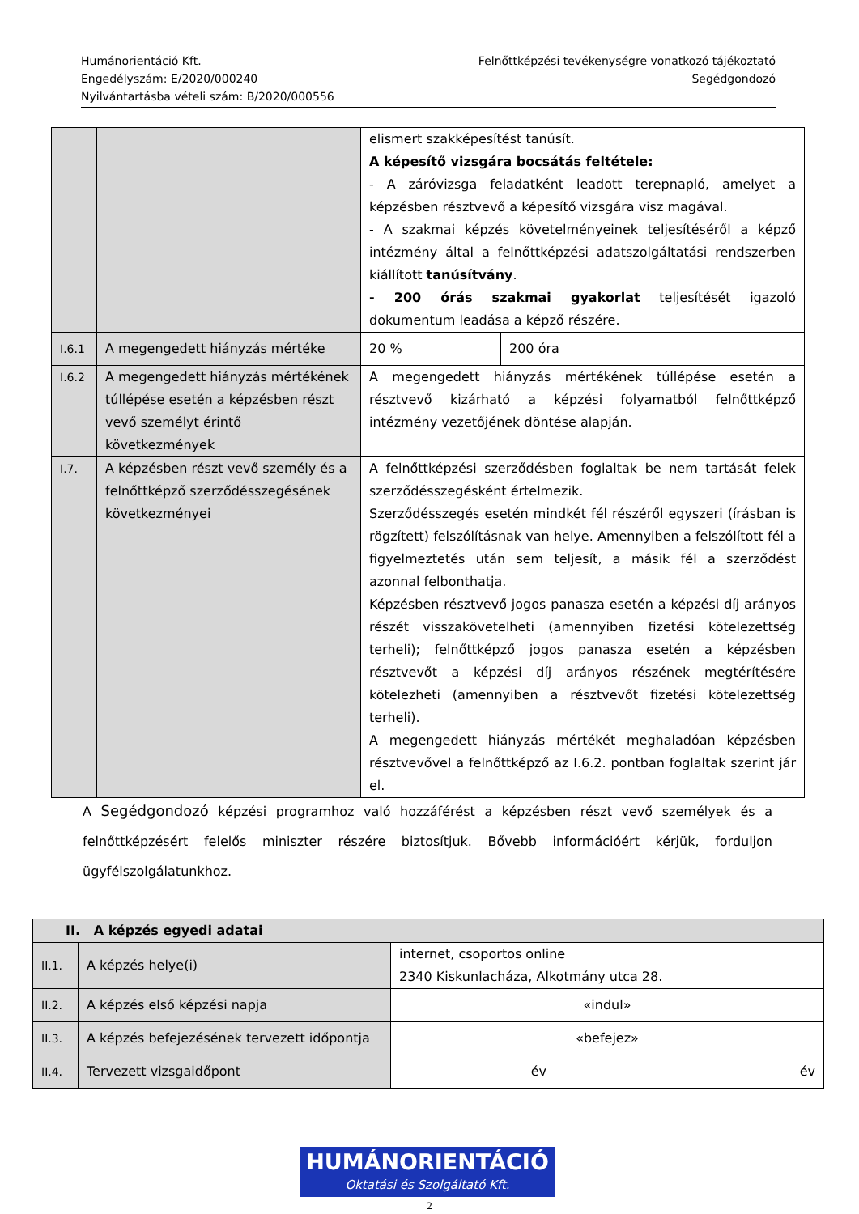Humánorientáció Kft.
Engedélyszám: E/2020/000240
Nyilvántartásba vételi szám: B/2020/000556
Felnőttképzési tevékenységre vonatkozó tájékoztató
Segédgondozó
| | | elismert szakképesítést tanúsít. A képesítő vizsgára bocsátás feltétele: - A záróvizsga feladatként leadott terepnapló, amelyet a képzésben résztvevő a képesítő vizsgára visz magával. - A szakmai képzés követelményeinek teljesítéséről a képző intézmény által a felnőttképzési adatszolgáltatási rendszerben kiállított tanúsítvány . - 200 órás szakmai gyakorlat teljesítését igazoló dokumentum leadása a képző részére. | |
| I.6.1 | A megengedett hiányzás mértéke | 20 % | 200 óra |
| I.6.2 | A megengedett hiányzás mértékének túllépése esetén a képzésben részt vevő személyt érintő következmények | A megengedett hiányzás mértékének túllépése esetén a résztvevő kizárható a képzési folyamatból felnőttképző intézmény vezetőjének döntése alapján. | |
| I.7. | A képzésben részt vevő személy és a felnőttképző szerződésszegésének következményei | A felnőttképzési szerződésben foglaltak be nem tartását felek szerződésszegésként értelmezik. Szerződésszegés esetén mindkét fél részéről egyszeri (írásban is rögzített) felszólításnak van helye. Amennyiben a felszólított fél a figyelmeztetés után sem teljesít, a másik fél a szerződést azonnal felbonthatja. Képzésben résztvevő jogos panasza esetén a képzési díj arányos részét visszakövetelheti (amennyiben fizetési kötelezettség terheli); felnőttképző jogos panasza esetén a képzésben résztvevőt a képzési díj arányos részének megtérítésére kötelezheti (amennyiben a résztvevőt fizetési kötelezettség terheli). A megengedett hiányzás mértékét meghaladóan képzésben résztvevővel a felnőttképző az I.6.2. pontban foglaltak szerint jár el. | |
A Segédgondozó képzési programhoz való hozzáférést a képzésben részt vevő személyek és a felnőttképzésért felelős miniszter részére biztosítjuk. Bővebb információért kérjük, forduljon ügyfélszolgálatunkhoz.
| II. A képzés egyedi adatai | | | |
| II.1. | A képzés helye(i) | internet, csoportos online 2340 Kiskunlacháza, Alkotmány utca 28. | |
| II.2. | A képzés első képzési napja | «indul» | |
| II.3. | A képzés befejezésének tervezett időpontja | «befejez» | |
| II.4. | Tervezett vizsgaidőpont | év | év |
HUMÁNORIENTÁCIÓ
Oktatási és Szolgáltató Kft.
2